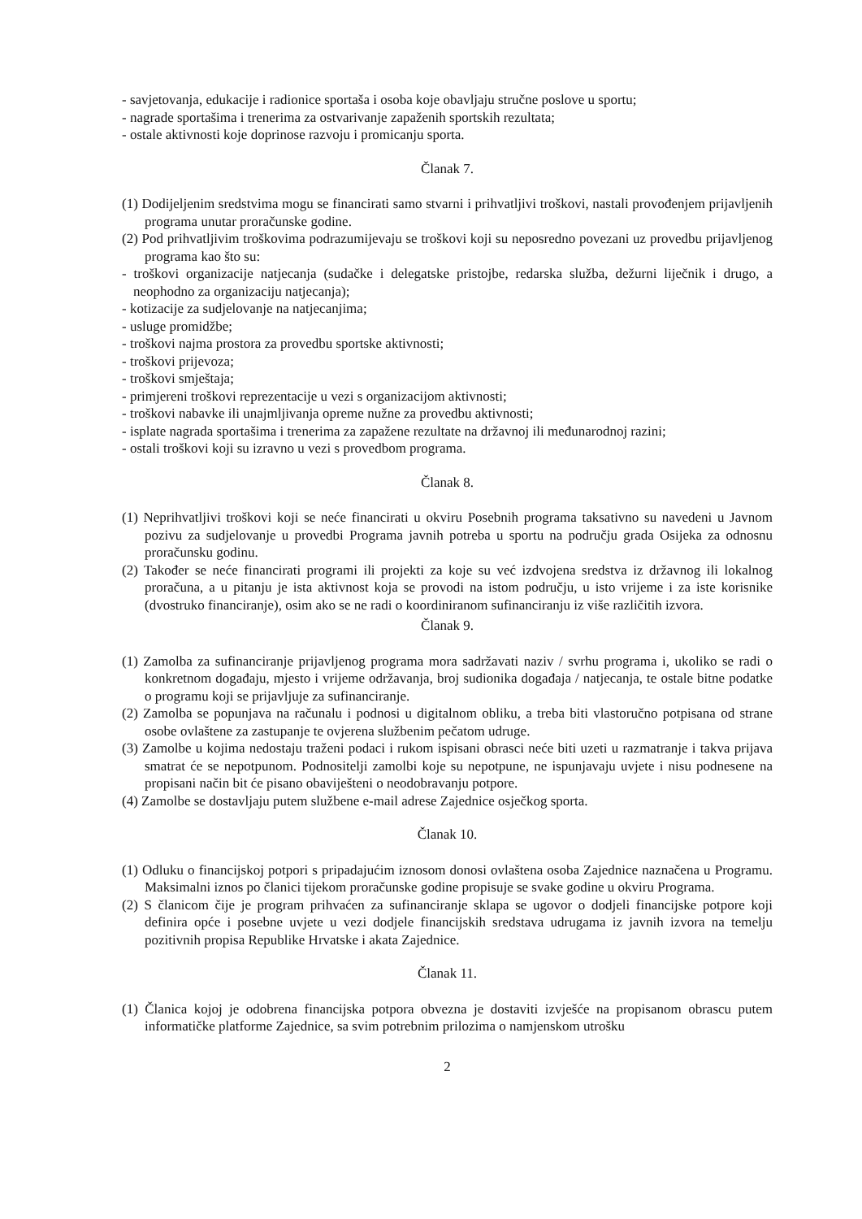- savjetovanja, edukacije i radionice sportaša i osoba koje obavljaju stručne poslove u sportu;
- nagrade sportašima i trenerima za ostvarivanje zapaženih sportskih rezultata;
- ostale aktivnosti koje doprinose razvoju i promicanju sporta.
Članak 7.
(1) Dodijeljenim sredstvima mogu se financirati samo stvarni i prihvatljivi troškovi, nastali provođenjem prijavljenih programa unutar proračunske godine.
(2) Pod prihvatljivim troškovima podrazumijevaju se troškovi koji su neposredno povezani uz provedbu prijavljenog programa kao što su:
- troškovi organizacije natjecanja (sudačke i delegatske pristojbe, redarska služba, dežurni liječnik i drugo, a neophodno za organizaciju natjecanja);
- kotizacije za sudjelovanje na natjecanjima;
- usluge promidžbe;
- troškovi najma prostora za provedbu sportske aktivnosti;
- troškovi prijevoza;
- troškovi smještaja;
- primjereni troškovi reprezentacije u vezi s organizacijom aktivnosti;
- troškovi nabavke ili unajmljivanja opreme nužne za provedbu aktivnosti;
- isplate nagrada sportašima i trenerima za zapažene rezultate na državnoj ili međunarodnoj razini;
- ostali troškovi koji su izravno u vezi s provedbom programa.
Članak 8.
(1) Neprihvatljivi troškovi koji se neće financirati u okviru Posebnih programa taksativno su navedeni u Javnom pozivu za sudjelovanje u provedbi Programa javnih potreba u sportu na području grada Osijeka za odnosnu proračunsku godinu.
(2) Također se neće financirati programi ili projekti za koje su već izdvojena sredstva iz državnog ili lokalnog proračuna, a u pitanju je ista aktivnost koja se provodi na istom području, u isto vrijeme i za iste korisnike (dvostruko financiranje), osim ako se ne radi o koordiniranom sufinanciranju iz više različitih izvora.
Članak 9.
(1) Zamolba za sufinanciranje prijavljenog programa mora sadržavati naziv / svrhu programa i, ukoliko se radi o konkretnom događaju, mjesto i vrijeme održavanja, broj sudionika događaja / natjecanja, te ostale bitne podatke o programu koji se prijavljuje za sufinanciranje.
(2) Zamolba se popunjava na računalu i podnosi u digitalnom obliku, a treba biti vlastoručno potpisana od strane osobe ovlaštene za zastupanje te ovjerena službenim pečatom udruge.
(3) Zamolbe u kojima nedostaju traženi podaci i rukom ispisani obrasci neće biti uzeti u razmatranje i takva prijava smatrat će se nepotpunom. Podnositelji zamolbi koje su nepotpune, ne ispunjavaju uvjete i nisu podnesene na propisani način bit će pisano obaviješteni o neodobravanju potpore.
(4) Zamolbe se dostavljaju putem službene e-mail adrese Zajednice osječkog sporta.
Članak 10.
(1) Odluku o financijskoj potpori s pripadajućim iznosom donosi ovlaštena osoba Zajednice naznačena u Programu. Maksimalni iznos po članici tijekom proračunske godine propisuje se svake godine u okviru Programa.
(2) S članicom čije je program prihvaćen za sufinanciranje sklapa se ugovor o dodjeli financijske potpore koji definira opće i posebne uvjete u vezi dodjele financijskih sredstava udrugama iz javnih izvora na temelju pozitivnih propisa Republike Hrvatske i akata Zajednice.
Članak 11.
(1) Članica kojoj je odobrena financijska potpora obvezna je dostaviti izvješće na propisanom obrascu putem informatičke platforme Zajednice, sa svim potrebnim prilozima o namjenskom utrošku
2